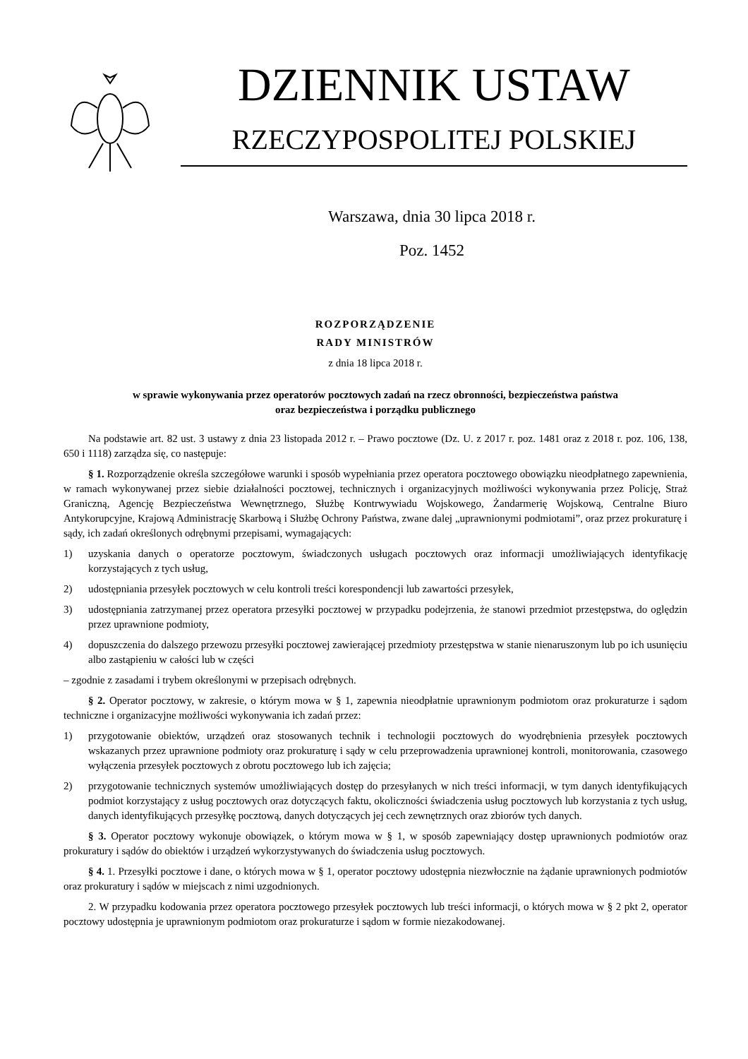DZIENNIK USTAW
RZECZYPOSPOLITEJ POLSKIEJ
Warszawa, dnia 30 lipca 2018 r.
Poz. 1452
ROZPORZĄDZENIE
RADY MINISTRÓW
z dnia 18 lipca 2018 r.
w sprawie wykonywania przez operatorów pocztowych zadań na rzecz obronności, bezpieczeństwa państwa
oraz bezpieczeństwa i porządku publicznego
Na podstawie art. 82 ust. 3 ustawy z dnia 23 listopada 2012 r. – Prawo pocztowe (Dz. U. z 2017 r. poz. 1481 oraz z 2018 r. poz. 106, 138, 650 i 1118) zarządza się, co następuje:
§ 1. Rozporządzenie określa szczegółowe warunki i sposób wypełniania przez operatora pocztowego obowiązku nieodpłatnego zapewnienia, w ramach wykonywanej przez siebie działalności pocztowej, technicznych i organizacyjnych możliwości wykonywania przez Policję, Straż Graniczną, Agencję Bezpieczeństwa Wewnętrznego, Służbę Kontrwywiadu Wojskowego, Żandarmerię Wojskową, Centralne Biuro Antykorupcyjne, Krajową Administrację Skarbową i Służbę Ochrony Państwa, zwane dalej „uprawnionymi podmiotami”, oraz przez prokuraturę i sądy, ich zadań określonych odrębnymi przepisami, wymagających:
1) uzyskania danych o operatorze pocztowym, świadczonych usługach pocztowych oraz informacji umożliwiających identyfikację korzystających z tych usług,
2) udostępniania przesyłek pocztowych w celu kontroli treści korespondencji lub zawartości przesyłek,
3) udostępniania zatrzymanej przez operatora przesyłki pocztowej w przypadku podejrzenia, że stanowi przedmiot przestępstwa, do oględzin przez uprawnione podmioty,
4) dopuszczenia do dalszego przewozu przesyłki pocztowej zawierającej przedmioty przestępstwa w stanie nienaruszonym lub po ich usunięciu albo zastąpieniu w całości lub w części
– zgodnie z zasadami i trybem określonymi w przepisach odrębnych.
§ 2. Operator pocztowy, w zakresie, o którym mowa w § 1, zapewnia nieodpłatnie uprawnionym podmiotom oraz prokuraturze i sądom techniczne i organizacyjne możliwości wykonywania ich zadań przez:
1) przygotowanie obiektów, urządzeń oraz stosowanych technik i technologii pocztowych do wyodrębnienia przesyłek pocztowych wskazanych przez uprawnione podmioty oraz prokuraturę i sądy w celu przeprowadzenia uprawnionej kontroli, monitorowania, czasowego wyłączenia przesyłek pocztowych z obrotu pocztowego lub ich zajęcia;
2) przygotowanie technicznych systemów umożliwiających dostęp do przesyłanych w nich treści informacji, w tym danych identyfikujących podmiot korzystający z usług pocztowych oraz dotyczących faktu, okoliczności świadczenia usług pocztowych lub korzystania z tych usług, danych identyfikujących przesyłkę pocztową, danych dotyczących jej cech zewnętrznych oraz zbiorów tych danych.
§ 3. Operator pocztowy wykonuje obowiązek, o którym mowa w § 1, w sposób zapewniający dostęp uprawnionych podmiotów oraz prokuratury i sądów do obiektów i urządzeń wykorzystywanych do świadczenia usług pocztowych.
§ 4. 1. Przesyłki pocztowe i dane, o których mowa w § 1, operator pocztowy udostępnia niezwłocznie na żądanie uprawnionych podmiotów oraz prokuratury i sądów w miejscach z nimi uzgodnionych.
2. W przypadku kodowania przez operatora pocztowego przesyłek pocztowych lub treści informacji, o których mowa w § 2 pkt 2, operator pocztowy udostępnia je uprawnionym podmiotom oraz prokuraturze i sądom w formie niezakodowanej.